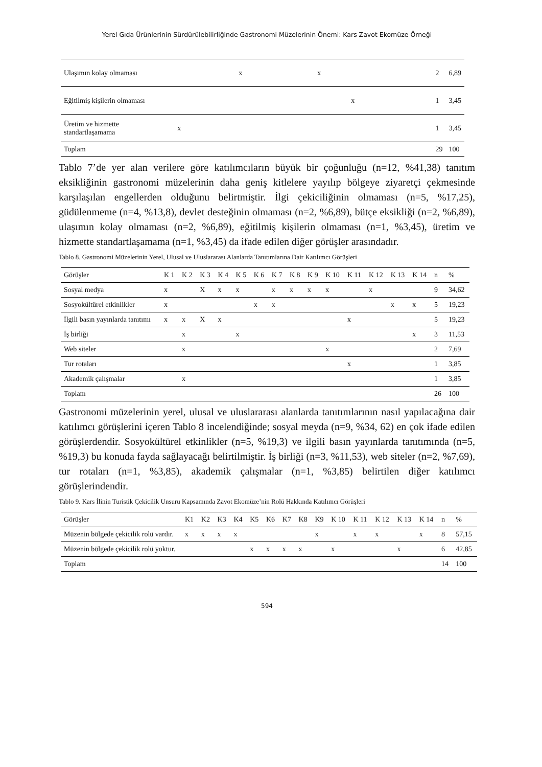Yerel Gıda Ürünlerinin Sürdürülebilirliğinde Gastronomi Müzelerinin Önemi: Kars Zavot Ekomüze Örneği
| Ulaşımın kolay olmaması | x x | 2 | 6,89 |
| Eğitilmiş kişilerin olmaması | x | 1 | 3,45 |
| Üretim ve hizmette standartlaşamama | x | 1 | 3,45 |
| Toplam | | 29 | 100 |
Tablo 7’de yer alan verilere göre katılımcıların büyük bir çoğunluğu (n=12, %41,38) tanıtım eksikliğinin gastronomi müzelerinin daha geniş kitlelere yayılıp bölgeye ziyaretçi çekmesinde karşılaşılan engellerden olduğunu belirtmiştir. İlgi çekiciliğinin olmaması (n=5, %17,25), güdülenmeme (n=4, %13,8), devlet desteğinin olmaması (n=2, %6,89), bütçe eksikliği (n=2, %6,89), ulaşımın kolay olmaması (n=2, %6,89), eğitilmiş kişilerin olmaması (n=1, %3,45), üretim ve hizmette standartlaşamama (n=1, %3,45) da ifade edilen diğer görüşler arasındadır.
Tablo 8. Gastronomi Müzelerinin Yerel, Ulusal ve Uluslararası Alanlarda Tanıtımlarına Dair Katılımcı Görüşleri
| Görüşler | K 1 | K 2 | K 3 | K 4 | K 5 | K 6 | K 7 | K 8 | K 9 | K 10 | K 11 | K 12 | K 13 | K 14 | n | % |
| --- | --- | --- | --- | --- | --- | --- | --- | --- | --- | --- | --- | --- | --- | --- | --- | --- |
| Sosyal medya | x | | X | x | x | | x | x | x | x | | x | | | 9 | 34,62 |
| Sosyokültürel etkinlikler | x | | | | | x | x | | | | | | x | x | 5 | 19,23 |
| İlgili basın yayınlarda tanıtımı | x | x | X | x | | | | | | | x | | | | 5 | 19,23 |
| İş birliği | | x | | | x | | | | | | | | | x | 3 | 11,53 |
| Web siteler | | x | | | | | | | | x | | | | | 2 | 7,69 |
| Tur rotaları | | | | | | | | | | | x | | | | 1 | 3,85 |
| Akademik çalışmalar | | x | | | | | | | | | | | | | 1 | 3,85 |
| Toplam | | | | | | | | | | | | | | | 26 | 100 |
Gastronomi müzelerinin yerel, ulusal ve uluslararası alanlarda tanıtımlarının nasıl yapılacağına dair katılımcı görüşlerini içeren Tablo 8 incelendiğinde; sosyal meyda (n=9, %34, 62) en çok ifade edilen görüşlerdendir. Sosyokültürel etkinlikler (n=5, %19,3) ve ilgili basın yayınlarda tanıtımında (n=5, %19,3) bu konuda fayda sağlayacağı belirtilmiştir. İş birliği (n=3, %11,53), web siteler (n=2, %7,69), tur rotaları (n=1, %3,85), akademik çalışmalar (n=1, %3,85) belirtilen diğer katılımcı görüşlerindendir.
Tablo 9. Kars İlinin Turistik Çekicilik Unsuru Kapsamında Zavot Ekomüze’nin Rolü Hakkında Katılımcı Görüşleri
| Görüşler | K1 | K2 | K3 | K4 | K5 | K6 | K7 | K8 | K9 | K 10 | K 11 | K 12 | K 13 | K 14 | n | % |
| --- | --- | --- | --- | --- | --- | --- | --- | --- | --- | --- | --- | --- | --- | --- | --- | --- |
| Müzenin bölgede çekicilik rolü vardır. | x | x | x | x | | | | | x | | x | x | | x | 8 | 57,15 |
| Müzenin bölgede çekicilik rolü yoktur. | | | | | x | x | x | x | | x | | | x | | 6 | 42,85 |
| Toplam | | | | | | | | | | | | | | | 14 | 100 |
594